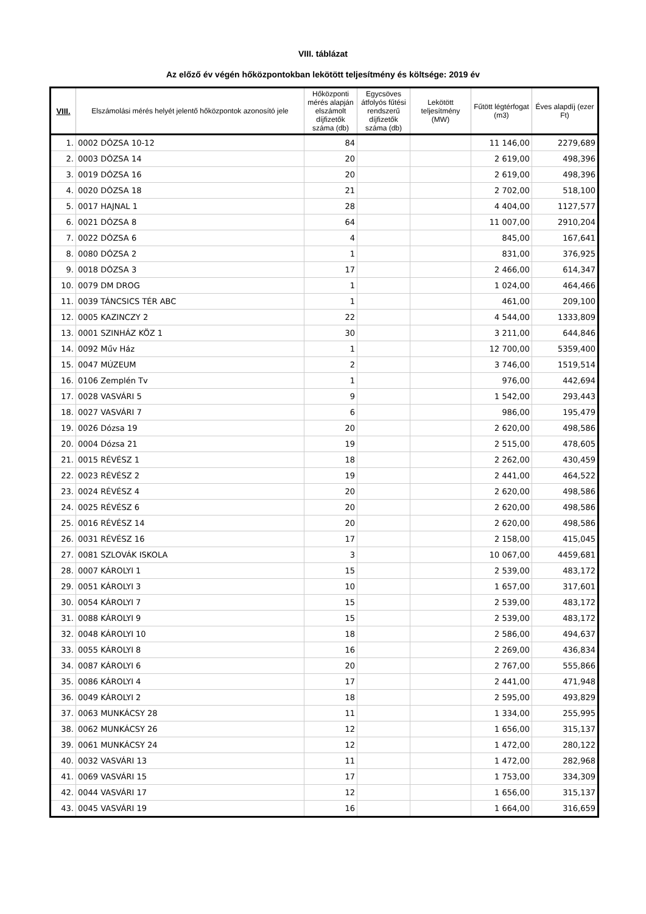VIII. táblázat
Az előző év végén hőközpontokban lekötött teljesítmény és költsége: 2019 év
| VIII. | Elszámolási mérés helyét jelentő hőközpontok azonosító jele | Hőközponti mérés alapján elszámolt díjfizetők száma (db) | Egycsöves átfolyós fűtési rendszerű díjfizetők száma (db) | Lekötött teljesítmény (MW) | Fűtött légtérfogat (m3) | Éves alapdíj (ezer Ft) |
| --- | --- | --- | --- | --- | --- | --- |
| 1. | 0002 DÓZSA 10-12 | 84 | | | 11 146,00 | 2279,689 |
| 2. | 0003 DÓZSA 14 | 20 | | | 2 619,00 | 498,396 |
| 3. | 0019 DÓZSA 16 | 20 | | | 2 619,00 | 498,396 |
| 4. | 0020 DÓZSA 18 | 21 | | | 2 702,00 | 518,100 |
| 5. | 0017 HAJNAL 1 | 28 | | | 4 404,00 | 1127,577 |
| 6. | 0021 DÓZSA 8 | 64 | | | 11 007,00 | 2910,204 |
| 7. | 0022 DÓZSA 6 | 4 | | | 845,00 | 167,641 |
| 8. | 0080 DÓZSA 2 | 1 | | | 831,00 | 376,925 |
| 9. | 0018 DÓZSA 3 | 17 | | | 2 466,00 | 614,347 |
| 10. | 0079 DM DROG | 1 | | | 1 024,00 | 464,466 |
| 11. | 0039 TÁNCSICS TÉR ABC | 1 | | | 461,00 | 209,100 |
| 12. | 0005 KAZINCZY 2 | 22 | | | 4 544,00 | 1333,809 |
| 13. | 0001 SZINHÁZ KÖZ 1 | 30 | | | 3 211,00 | 644,846 |
| 14. | 0092 Műv Ház | 1 | | | 12 700,00 | 5359,400 |
| 15. | 0047 MÚZEUM | 2 | | | 3 746,00 | 1519,514 |
| 16. | 0106 Zemplén Tv | 1 | | | 976,00 | 442,694 |
| 17. | 0028 VASVÁRI 5 | 9 | | | 1 542,00 | 293,443 |
| 18. | 0027 VASVÁRI 7 | 6 | | | 986,00 | 195,479 |
| 19. | 0026 Dózsa 19 | 20 | | | 2 620,00 | 498,586 |
| 20. | 0004 Dózsa 21 | 19 | | | 2 515,00 | 478,605 |
| 21. | 0015 RÉVÉSZ 1 | 18 | | | 2 262,00 | 430,459 |
| 22. | 0023 RÉVÉSZ 2 | 19 | | | 2 441,00 | 464,522 |
| 23. | 0024 RÉVÉSZ 4 | 20 | | | 2 620,00 | 498,586 |
| 24. | 0025 RÉVÉSZ 6 | 20 | | | 2 620,00 | 498,586 |
| 25. | 0016 RÉVÉSZ 14 | 20 | | | 2 620,00 | 498,586 |
| 26. | 0031 RÉVÉSZ 16 | 17 | | | 2 158,00 | 415,045 |
| 27. | 0081 SZLOVÁK ISKOLA | 3 | | | 10 067,00 | 4459,681 |
| 28. | 0007 KÁROLYI 1 | 15 | | | 2 539,00 | 483,172 |
| 29. | 0051 KÁROLYI 3 | 10 | | | 1 657,00 | 317,601 |
| 30. | 0054 KÁROLYI 7 | 15 | | | 2 539,00 | 483,172 |
| 31. | 0088 KÁROLYI 9 | 15 | | | 2 539,00 | 483,172 |
| 32. | 0048 KÁROLYI 10 | 18 | | | 2 586,00 | 494,637 |
| 33. | 0055 KÁROLYI 8 | 16 | | | 2 269,00 | 436,834 |
| 34. | 0087 KÁROLYI 6 | 20 | | | 2 767,00 | 555,866 |
| 35. | 0086 KÁROLYI 4 | 17 | | | 2 441,00 | 471,948 |
| 36. | 0049 KÁROLYI 2 | 18 | | | 2 595,00 | 493,829 |
| 37. | 0063 MUNKÁCSY 28 | 11 | | | 1 334,00 | 255,995 |
| 38. | 0062 MUNKÁCSY 26 | 12 | | | 1 656,00 | 315,137 |
| 39. | 0061 MUNKÁCSY 24 | 12 | | | 1 472,00 | 280,122 |
| 40. | 0032 VASVÁRI 13 | 11 | | | 1 472,00 | 282,968 |
| 41. | 0069 VASVÁRI 15 | 17 | | | 1 753,00 | 334,309 |
| 42. | 0044 VASVÁRI 17 | 12 | | | 1 656,00 | 315,137 |
| 43. | 0045 VASVÁRI 19 | 16 | | | 1 664,00 | 316,659 |